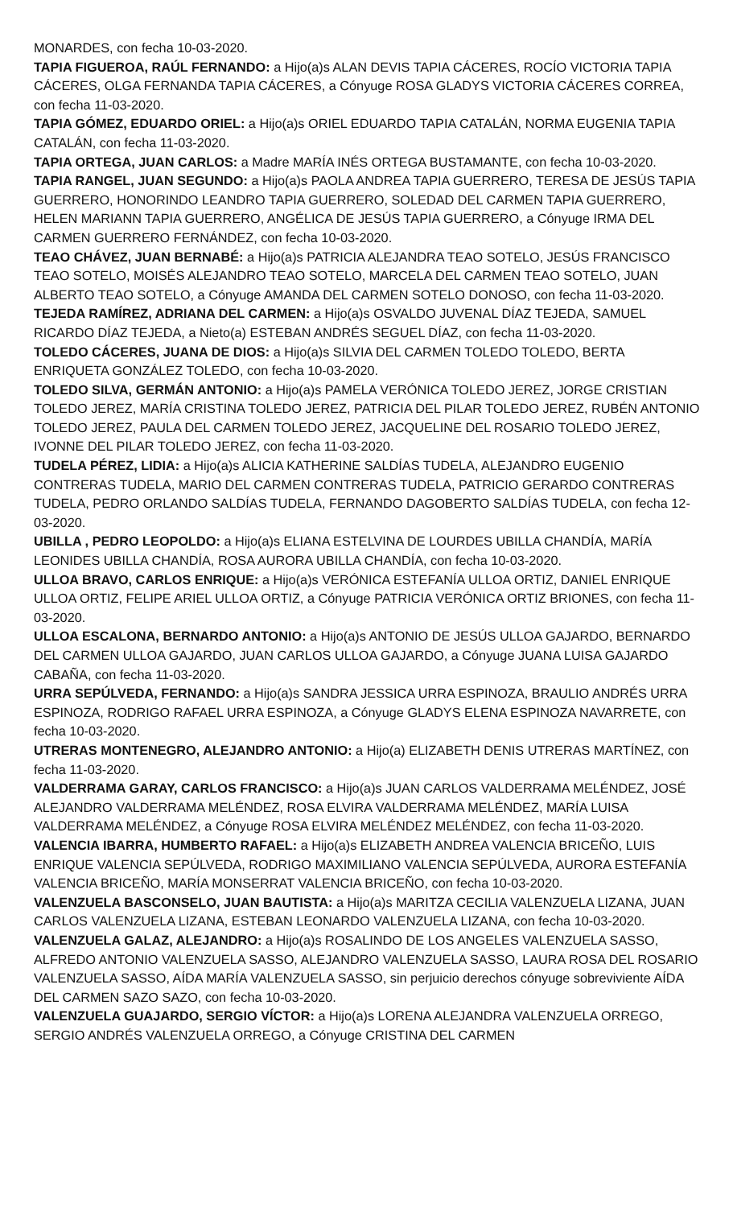MONARDES, con fecha 10-03-2020.
TAPIA FIGUEROA, RAÚL FERNANDO: a Hijo(a)s ALAN DEVIS TAPIA CÁCERES, ROCÍO VICTORIA TAPIA CÁCERES, OLGA FERNANDA TAPIA CÁCERES, a Cónyuge ROSA GLADYS VICTORIA CÁCERES CORREA, con fecha 11-03-2020.
TAPIA GÓMEZ, EDUARDO ORIEL: a Hijo(a)s ORIEL EDUARDO TAPIA CATALÁN, NORMA EUGENIA TAPIA CATALÁN, con fecha 11-03-2020.
TAPIA ORTEGA, JUAN CARLOS: a Madre MARÍA INÉS ORTEGA BUSTAMANTE, con fecha 10-03-2020.
TAPIA RANGEL, JUAN SEGUNDO: a Hijo(a)s PAOLA ANDREA TAPIA GUERRERO, TERESA DE JESÚS TAPIA GUERRERO, HONORINDO LEANDRO TAPIA GUERRERO, SOLEDAD DEL CARMEN TAPIA GUERRERO, HELEN MARIANN TAPIA GUERRERO, ANGÉLICA DE JESÚS TAPIA GUERRERO, a Cónyuge IRMA DEL CARMEN GUERRERO FERNÁNDEZ, con fecha 10-03-2020.
TEAO CHÁVEZ, JUAN BERNABÉ: a Hijo(a)s PATRICIA ALEJANDRA TEAO SOTELO, JESÚS FRANCISCO TEAO SOTELO, MOISÉS ALEJANDRO TEAO SOTELO, MARCELA DEL CARMEN TEAO SOTELO, JUAN ALBERTO TEAO SOTELO, a Cónyuge AMANDA DEL CARMEN SOTELO DONOSO, con fecha 11-03-2020.
TEJEDA RAMÍREZ, ADRIANA DEL CARMEN: a Hijo(a)s OSVALDO JUVENAL DÍAZ TEJEDA, SAMUEL RICARDO DÍAZ TEJEDA, a Nieto(a) ESTEBAN ANDRÉS SEGUEL DÍAZ, con fecha 11-03-2020.
TOLEDO CÁCERES, JUANA DE DIOS: a Hijo(a)s SILVIA DEL CARMEN TOLEDO TOLEDO, BERTA ENRIQUETA GONZÁLEZ TOLEDO, con fecha 10-03-2020.
TOLEDO SILVA, GERMÁN ANTONIO: a Hijo(a)s PAMELA VERÓNICA TOLEDO JEREZ, JORGE CRISTIAN TOLEDO JEREZ, MARÍA CRISTINA TOLEDO JEREZ, PATRICIA DEL PILAR TOLEDO JEREZ, RUBÉN ANTONIO TOLEDO JEREZ, PAULA DEL CARMEN TOLEDO JEREZ, JACQUELINE DEL ROSARIO TOLEDO JEREZ, IVONNE DEL PILAR TOLEDO JEREZ, con fecha 11-03-2020.
TUDELA PÉREZ, LIDIA: a Hijo(a)s ALICIA KATHERINE SALDÍAS TUDELA, ALEJANDRO EUGENIO CONTRERAS TUDELA, MARIO DEL CARMEN CONTRERAS TUDELA, PATRICIO GERARDO CONTRERAS TUDELA, PEDRO ORLANDO SALDÍAS TUDELA, FERNANDO DAGOBERTO SALDÍAS TUDELA, con fecha 12-03-2020.
UBILLA , PEDRO LEOPOLDO: a Hijo(a)s ELIANA ESTELVINA DE LOURDES UBILLA CHANDÍA, MARÍA LEONIDES UBILLA CHANDÍA, ROSA AURORA UBILLA CHANDÍA, con fecha 10-03-2020.
ULLOA BRAVO, CARLOS ENRIQUE: a Hijo(a)s VERÓNICA ESTEFANÍA ULLOA ORTIZ, DANIEL ENRIQUE ULLOA ORTIZ, FELIPE ARIEL ULLOA ORTIZ, a Cónyuge PATRICIA VERÓNICA ORTIZ BRIONES, con fecha 11-03-2020.
ULLOA ESCALONA, BERNARDO ANTONIO: a Hijo(a)s ANTONIO DE JESÚS ULLOA GAJARDO, BERNARDO DEL CARMEN ULLOA GAJARDO, JUAN CARLOS ULLOA GAJARDO, a Cónyuge JUANA LUISA GAJARDO CABAÑA, con fecha 11-03-2020.
URRA SEPÚLVEDA, FERNANDO: a Hijo(a)s SANDRA JESSICA URRA ESPINOZA, BRAULIO ANDRÉS URRA ESPINOZA, RODRIGO RAFAEL URRA ESPINOZA, a Cónyuge GLADYS ELENA ESPINOZA NAVARRETE, con fecha 10-03-2020.
UTRERAS MONTENEGRO, ALEJANDRO ANTONIO: a Hijo(a) ELIZABETH DENIS UTRERAS MARTÍNEZ, con fecha 11-03-2020.
VALDERRAMA GARAY, CARLOS FRANCISCO: a Hijo(a)s JUAN CARLOS VALDERRAMA MELÉNDEZ, JOSÉ ALEJANDRO VALDERRAMA MELÉNDEZ, ROSA ELVIRA VALDERRAMA MELÉNDEZ, MARÍA LUISA VALDERRAMA MELÉNDEZ, a Cónyuge ROSA ELVIRA MELÉNDEZ MELÉNDEZ, con fecha 11-03-2020.
VALENCIA IBARRA, HUMBERTO RAFAEL: a Hijo(a)s ELIZABETH ANDREA VALENCIA BRICEÑO, LUIS ENRIQUE VALENCIA SEPÚLVEDA, RODRIGO MAXIMILIANO VALENCIA SEPÚLVEDA, AURORA ESTEFANÍA VALENCIA BRICEÑO, MARÍA MONSERRAT VALENCIA BRICEÑO, con fecha 10-03-2020.
VALENZUELA BASCONSELO, JUAN BAUTISTA: a Hijo(a)s MARITZA CECILIA VALENZUELA LIZANA, JUAN CARLOS VALENZUELA LIZANA, ESTEBAN LEONARDO VALENZUELA LIZANA, con fecha 10-03-2020.
VALENZUELA GALAZ, ALEJANDRO: a Hijo(a)s ROSALINDO DE LOS ANGELES VALENZUELA SASSO, ALFREDO ANTONIO VALENZUELA SASSO, ALEJANDRO VALENZUELA SASSO, LAURA ROSA DEL ROSARIO VALENZUELA SASSO, AÍDA MARÍA VALENZUELA SASSO, sin perjuicio derechos cónyuge sobreviviente AÍDA DEL CARMEN SAZO SAZO, con fecha 10-03-2020.
VALENZUELA GUAJARDO, SERGIO VÍCTOR: a Hijo(a)s LORENA ALEJANDRA VALENZUELA ORREGO, SERGIO ANDRÉS VALENZUELA ORREGO, a Cónyuge CRISTINA DEL CARMEN